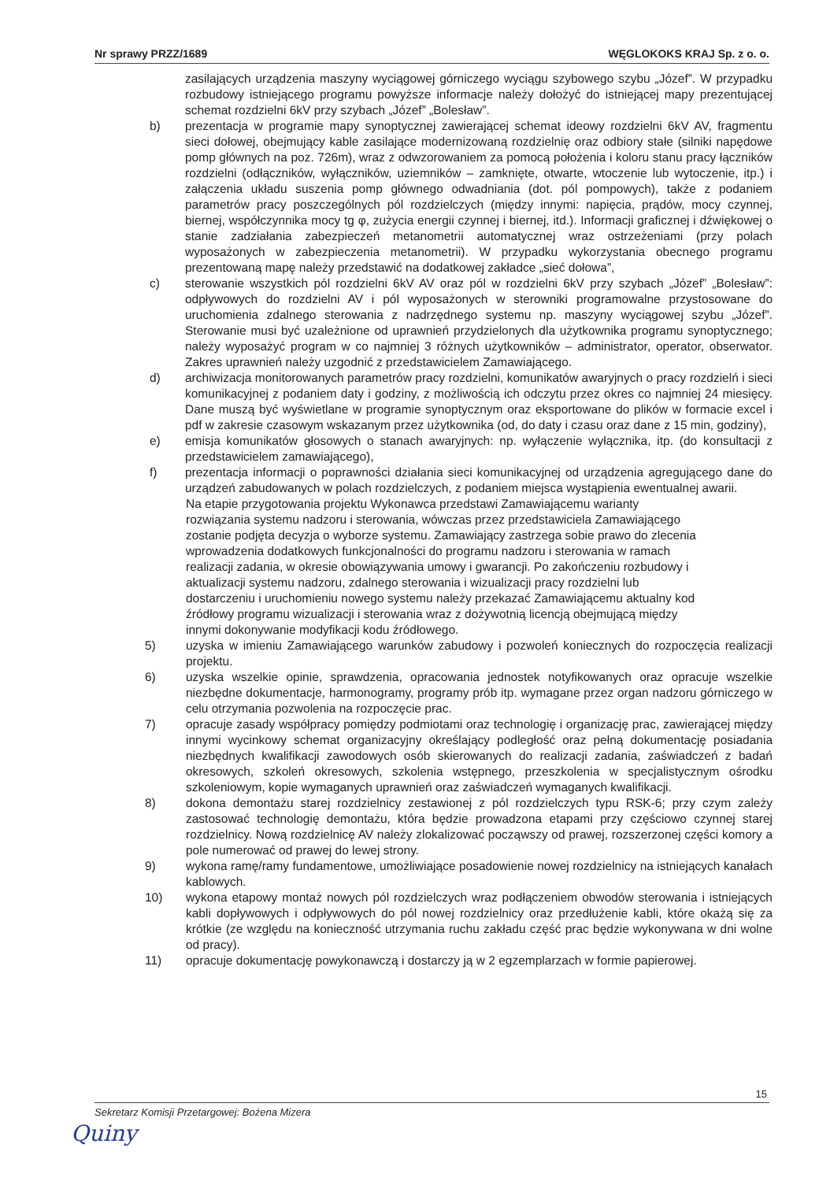Nr sprawy PRZZ/1689 WĘGLOKOKS KRAJ Sp. z o. o.
zasilających urządzenia maszyny wyciągowej górniczego wyciągu szybowego szybu „Józef”. W przypadku rozbudowy istniejącego programu powyższe informacje należy dołożyć do istniejącej mapy prezentującej schemat rozdzielni 6kV przy szybach „Józef” „Bolesław”.
b) prezentacja w programie mapy synoptycznej zawierającej schemat ideowy rozdzielni 6kV AV, fragmentu sieci dołowej, obejmujący kable zasilające modernizowaną rozdzielnię oraz odbiory stałe (silniki napędowe pomp głównych na poz. 726m), wraz z odwzorowaniem za pomocą położenia i koloru stanu pracy łączników rozdzielni (odłączników, wyłączników, uziemników – zamknięte, otwarte, wtoczenie lub wytoczenie, itp.) i załączenia układu suszenia pomp głównego odwadniania (dot. pól pompowych), także z podaniem parametrów pracy poszczególnych pól rozdzielczych (między innymi: napięcia, prądów, mocy czynnej, biernej, współczynnika mocy tg φ, zużycia energii czynnej i biernej, itd.). Informacji graficznej i dźwiękowej o stanie zadziałania zabezpieczeń metanometrii automatycznej wraz ostrzeżeniami (przy polach wyposażonych w zabezpieczenia metanometrii). W przypadku wykorzystania obecnego programu prezentowaną mapę należy przedstawić na dodatkowej zakładce „sieć dołowa”,
c) sterowanie wszystkich pól rozdzielni 6kV AV oraz pól w rozdzielni 6kV przy szybach „Józef” „Bolesław”: odpływowych do rozdzielni AV i pól wyposażonych w sterowniki programowalne przystosowane do uruchomienia zdalnego sterowania z nadrzędnego systemu np. maszyny wyciągowej szybu „Józef”. Sterowanie musi być uzależnione od uprawnień przydzielonych dla użytkownika programu synoptycznego; należy wyposażyć program w co najmniej 3 różnych użytkowników – administrator, operator, obserwator. Zakres uprawnień należy uzgodnić z przedstawicielem Zamawiającego.
d) archiwizacja monitorowanych parametrów pracy rozdzielni, komunikatów awaryjnych o pracy rozdzielń i sieci komunikacyjnej z podaniem daty i godziny, z możliwością ich odczytu przez okres co najmniej 24 miesięcy. Dane muszą być wyświetlane w programie synoptycznym oraz eksportowane do plików w formacie excel i pdf w zakresie czasowym wskazanym przez użytkownika (od, do daty i czasu oraz dane z 15 min, godziny),
e) emisja komunikatów głosowych o stanach awaryjnych: np. wyłączenie wyłącznika, itp. (do konsultacji z przedstawicielem zamawiającego),
f) prezentacja informacji o poprawności działania sieci komunikacyjnej od urządzenia agregującego dane do urządzeń zabudowanych w polach rozdzielczych, z podaniem miejsca wystąpienia ewentualnej awarii.
Na etapie przygotowania projektu Wykonawca przedstawi Zamawiającemu warianty rozwiązania systemu nadzoru i sterowania, wówczas przez przedstawiciela Zamawiającego zostanie podjęta decyzja o wyborze systemu. Zamawiający zastrzega sobie prawo do zlecenia wprowadzenia dodatkowych funkcjonalności do programu nadzoru i sterowania w ramach realizacji zadania, w okresie obowiązywania umowy i gwarancji. Po zakończeniu rozbudowy i aktualizacji systemu nadzoru, zdalnego sterowania i wizualizacji pracy rozdzielni lub dostarczeniu i uruchomieniu nowego systemu należy przekazać Zamawiającemu aktualny kod źródłowy programu wizualizacji i sterowania wraz z dożywotnią licencją obejmującą między innymi dokonywanie modyfikacji kodu źródłowego.
5) uzyska w imieniu Zamawiającego warunków zabudowy i pozwoleń koniecznych do rozpoczęcia realizacji projektu.
6) uzyska wszelkie opinie, sprawdzenia, opracowania jednostek notyfikowanych oraz opracuje wszelkie niezbędne dokumentacje, harmonogramy, programy prób itp. wymagane przez organ nadzoru górniczego w celu otrzymania pozwolenia na rozpoczęcie prac.
7) opracuje zasady współpracy pomiędzy podmiotami oraz technologię i organizację prac, zawierającej między innymi wycinkowy schemat organizacyjny określający podległość oraz pełną dokumentację posiadania niezbędnych kwalifikacji zawodowych osób skierowanych do realizacji zadania, zaświadczeń z badań okresowych, szkoleń okresowych, szkolenia wstępnego, przeszkolenia w specjalistycznym ośrodku szkoleniowym, kopie wymaganych uprawnień oraz zaświadczeń wymaganych kwalifikacji.
8) dokona demontażu starej rozdzielnicy zestawionej z pól rozdzielczych typu RSK-6; przy czym zależy zastosować technologię demontażu, która będzie prowadzona etapami przy częściowo czynnej starej rozdzielnicy. Nową rozdzielnicę AV należy zlokalizować począwszy od prawej, rozszerzonej części komory a pole numerować od prawej do lewej strony.
9) wykona ramę/ramy fundamentowe, umożliwiające posadowienie nowej rozdzielnicy na istniejących kanałach kablowych.
10) wykona etapowy montaż nowych pól rozdzielczych wraz podłączeniem obwodów sterowania i istniejących kabli dopływowych i odpływowych do pól nowej rozdzielnicy oraz przedłużenie kabli, które okażą się za krótkie (ze względu na konieczność utrzymania ruchu zakładu część prac będzie wykonywana w dni wolne od pracy).
11) opracuje dokumentację powykonawczą i dostarczy ją w 2 egzemplarzach w formie papierowej.
15
Sekretarz Komisji Przetargowej: Bożena Mizera
Quiny